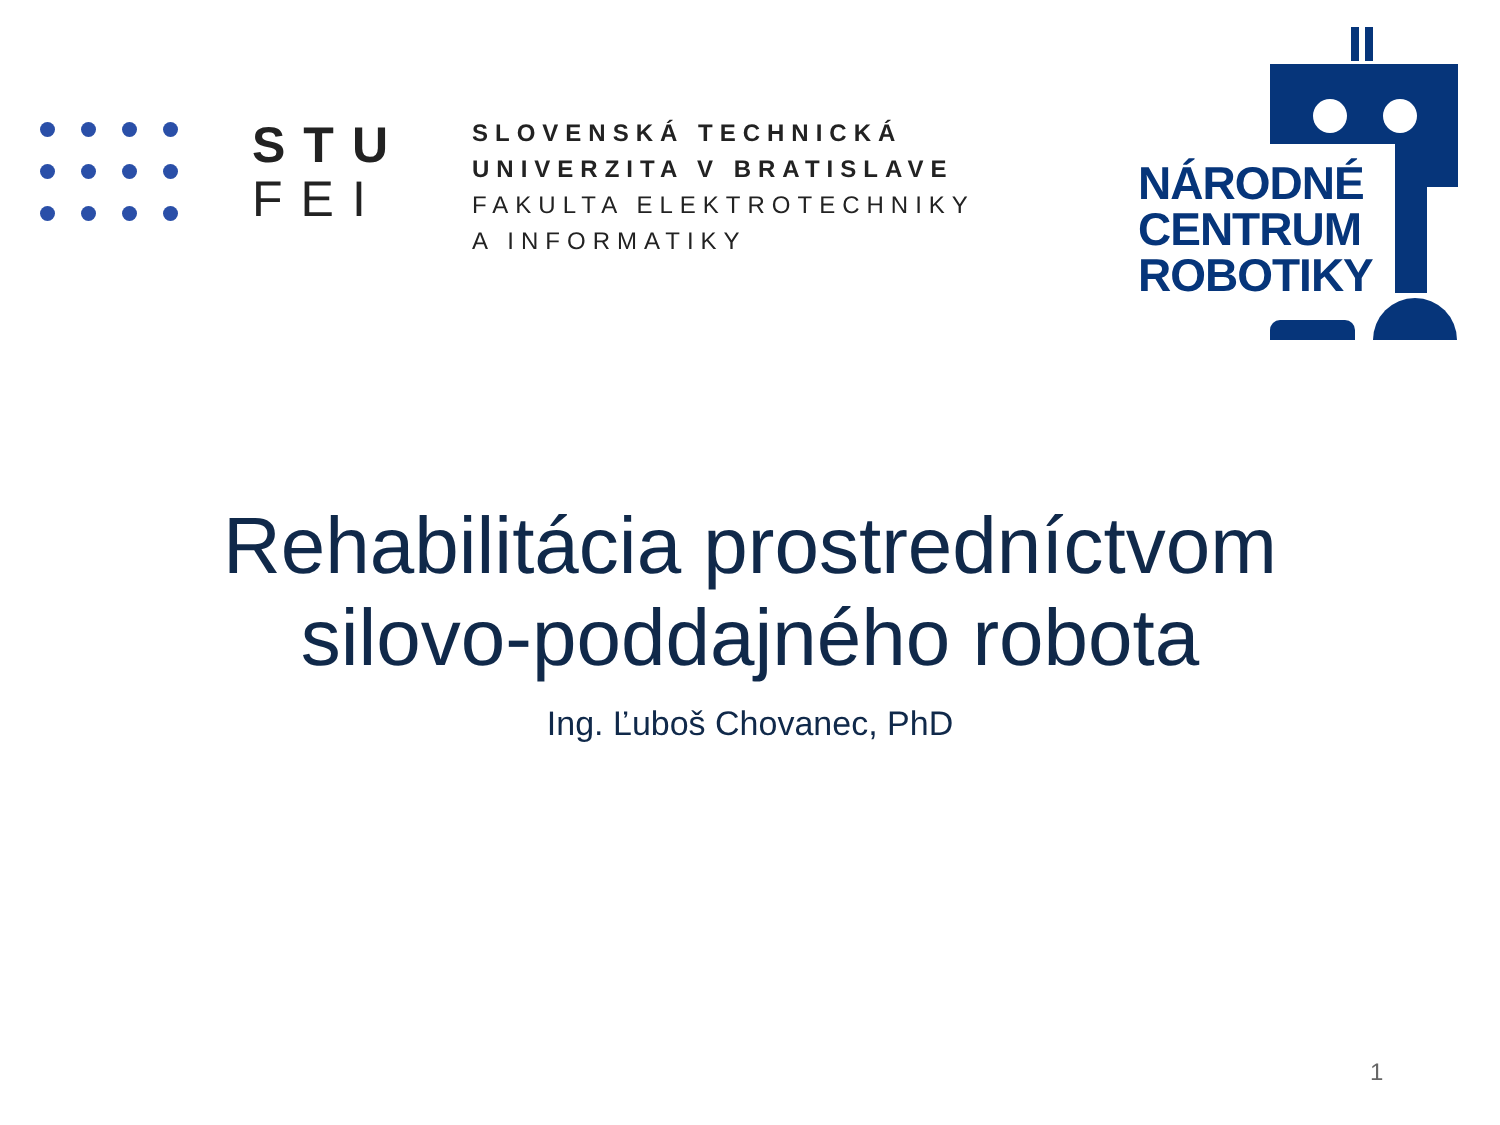STU
FEI
SLOVENSKÁ TECHNICKÁ
UNIVERZITA V BRATISLAVE
FAKULTA ELEKTROTECHNIKY
A INFORMATIKY
NÁRODNÉ
CENTRUM
ROBOTIKY
Rehabilitácia prostredníctvom
silovo-poddajného robota
Ing. Ľuboš Chovanec, PhD
1